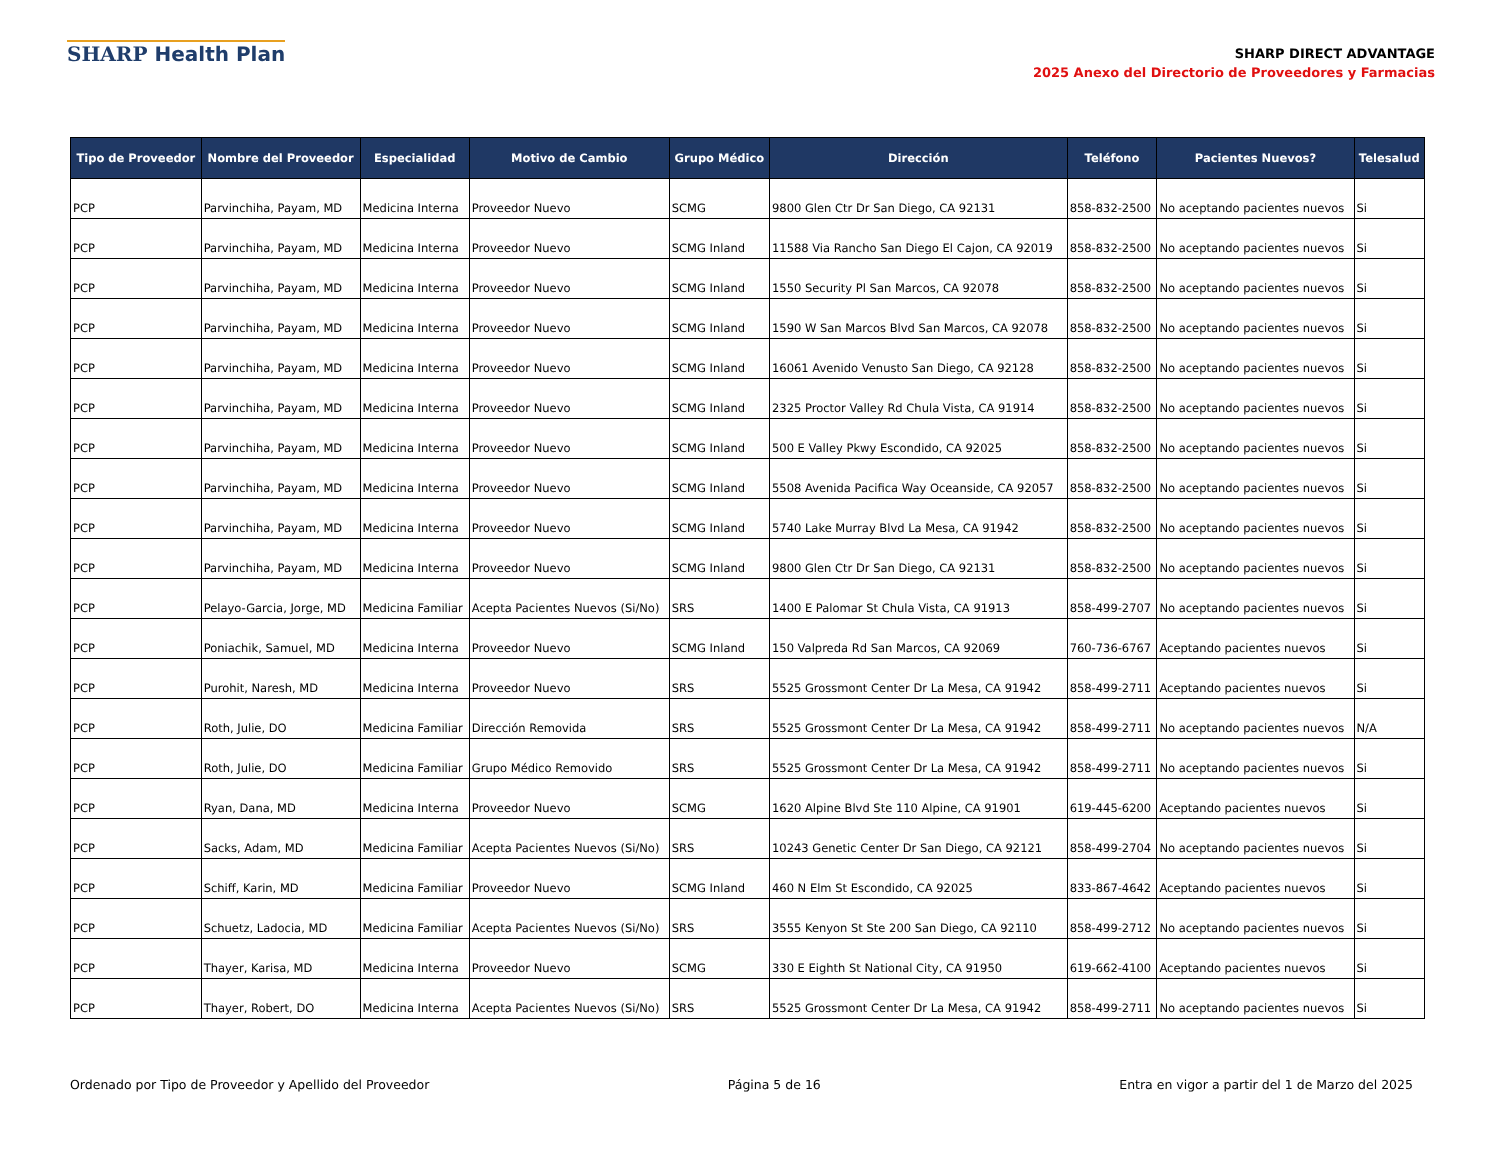SHARP Health Plan
SHARP DIRECT ADVANTAGE
2025 Anexo del Directorio de Proveedores y Farmacias
| Tipo de Proveedor | Nombre del Proveedor | Especialidad | Motivo de Cambio | Grupo Médico | Dirección | Teléfono | Pacientes Nuevos? | Telesalud |
| --- | --- | --- | --- | --- | --- | --- | --- | --- |
| PCP | Parvinchiha, Payam, MD | Medicina Interna | Proveedor Nuevo | SCMG | 9800 Glen Ctr Dr San Diego, CA 92131 | 858-832-2500 | No aceptando pacientes nuevos | Si |
| PCP | Parvinchiha, Payam, MD | Medicina Interna | Proveedor Nuevo | SCMG Inland | 11588 Via Rancho San Diego El Cajon, CA 92019 | 858-832-2500 | No aceptando pacientes nuevos | Si |
| PCP | Parvinchiha, Payam, MD | Medicina Interna | Proveedor Nuevo | SCMG Inland | 1550 Security Pl San Marcos, CA 92078 | 858-832-2500 | No aceptando pacientes nuevos | Si |
| PCP | Parvinchiha, Payam, MD | Medicina Interna | Proveedor Nuevo | SCMG Inland | 1590 W San Marcos Blvd San Marcos, CA 92078 | 858-832-2500 | No aceptando pacientes nuevos | Si |
| PCP | Parvinchiha, Payam, MD | Medicina Interna | Proveedor Nuevo | SCMG Inland | 16061 Avenido Venusto San Diego, CA 92128 | 858-832-2500 | No aceptando pacientes nuevos | Si |
| PCP | Parvinchiha, Payam, MD | Medicina Interna | Proveedor Nuevo | SCMG Inland | 2325 Proctor Valley Rd Chula Vista, CA 91914 | 858-832-2500 | No aceptando pacientes nuevos | Si |
| PCP | Parvinchiha, Payam, MD | Medicina Interna | Proveedor Nuevo | SCMG Inland | 500 E Valley Pkwy Escondido, CA 92025 | 858-832-2500 | No aceptando pacientes nuevos | Si |
| PCP | Parvinchiha, Payam, MD | Medicina Interna | Proveedor Nuevo | SCMG Inland | 5508 Avenida Pacifica Way Oceanside, CA 92057 | 858-832-2500 | No aceptando pacientes nuevos | Si |
| PCP | Parvinchiha, Payam, MD | Medicina Interna | Proveedor Nuevo | SCMG Inland | 5740 Lake Murray Blvd La Mesa, CA 91942 | 858-832-2500 | No aceptando pacientes nuevos | Si |
| PCP | Parvinchiha, Payam, MD | Medicina Interna | Proveedor Nuevo | SCMG Inland | 9800 Glen Ctr Dr San Diego, CA 92131 | 858-832-2500 | No aceptando pacientes nuevos | Si |
| PCP | Pelayo-Garcia, Jorge, MD | Medicina Familiar | Acepta Pacientes Nuevos (Si/No) | SRS | 1400 E Palomar St Chula Vista, CA 91913 | 858-499-2707 | No aceptando pacientes nuevos | Si |
| PCP | Poniachik, Samuel, MD | Medicina Interna | Proveedor Nuevo | SCMG Inland | 150 Valpreda Rd San Marcos, CA 92069 | 760-736-6767 | Aceptando pacientes nuevos | Si |
| PCP | Purohit, Naresh, MD | Medicina Interna | Proveedor Nuevo | SRS | 5525 Grossmont Center Dr La Mesa, CA 91942 | 858-499-2711 | Aceptando pacientes nuevos | Si |
| PCP | Roth, Julie, DO | Medicina Familiar | Dirección Removida | SRS | 5525 Grossmont Center Dr La Mesa, CA 91942 | 858-499-2711 | No aceptando pacientes nuevos | N/A |
| PCP | Roth, Julie, DO | Medicina Familiar | Grupo Médico Removido | SRS | 5525 Grossmont Center Dr La Mesa, CA 91942 | 858-499-2711 | No aceptando pacientes nuevos | Si |
| PCP | Ryan, Dana, MD | Medicina Interna | Proveedor Nuevo | SCMG | 1620 Alpine Blvd Ste 110 Alpine, CA 91901 | 619-445-6200 | Aceptando pacientes nuevos | Si |
| PCP | Sacks, Adam, MD | Medicina Familiar | Acepta Pacientes Nuevos (Si/No) | SRS | 10243 Genetic Center Dr San Diego, CA 92121 | 858-499-2704 | No aceptando pacientes nuevos | Si |
| PCP | Schiff, Karin, MD | Medicina Familiar | Proveedor Nuevo | SCMG Inland | 460 N Elm St Escondido, CA 92025 | 833-867-4642 | Aceptando pacientes nuevos | Si |
| PCP | Schuetz, Ladocia, MD | Medicina Familiar | Acepta Pacientes Nuevos (Si/No) | SRS | 3555 Kenyon St Ste 200 San Diego, CA 92110 | 858-499-2712 | No aceptando pacientes nuevos | Si |
| PCP | Thayer, Karisa, MD | Medicina Interna | Proveedor Nuevo | SCMG | 330 E Eighth St National City, CA 91950 | 619-662-4100 | Aceptando pacientes nuevos | Si |
| PCP | Thayer, Robert, DO | Medicina Interna | Acepta Pacientes Nuevos (Si/No) | SRS | 5525 Grossmont Center Dr La Mesa, CA 91942 | 858-499-2711 | No aceptando pacientes nuevos | Si |
Ordenado por Tipo de Proveedor y Apellido del Proveedor Página 5 de 16 Entra en vigor a partir del 1 de Marzo del 2025